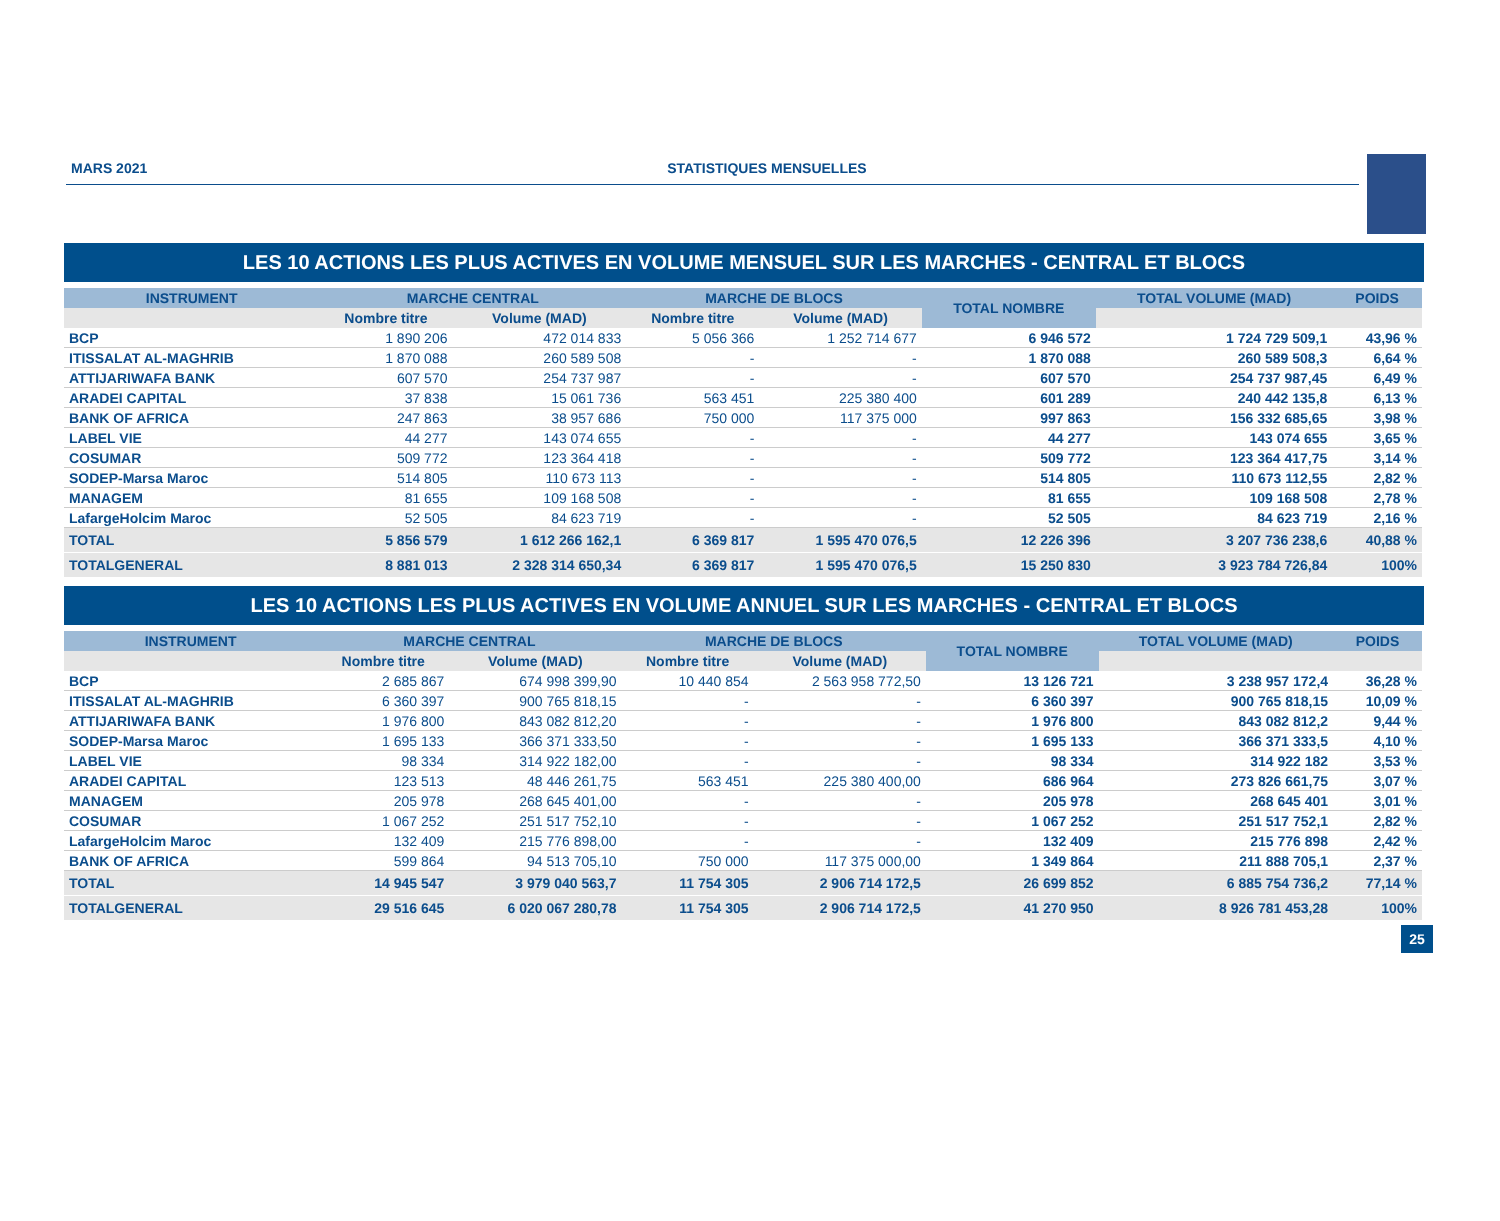MARS 2021 STATISTIQUES MENSUELLES
LES 10 ACTIONS LES PLUS ACTIVES EN VOLUME MENSUEL SUR LES MARCHES - CENTRAL ET BLOCS
| INSTRUMENT | MARCHE CENTRAL | | MARCHE DE BLOCS | | TOTAL NOMBRE | TOTAL VOLUME (MAD) | POIDS |
| --- | --- | --- | --- | --- | --- | --- | --- |
| | Nombre titre | Volume (MAD) | Nombre titre | Volume (MAD) | | | |
| BCP | 1 890 206 | 472 014 833 | 5 056 366 | 1 252 714 677 | 6 946 572 | 1 724 729 509,1 | 43,96 % |
| ITISSALAT AL-MAGHRIB | 1 870 088 | 260 589 508 | - | - | 1 870 088 | 260 589 508,3 | 6,64 % |
| ATTIJARIWAFA BANK | 607 570 | 254 737 987 | - | - | 607 570 | 254 737 987,45 | 6,49 % |
| ARADEI CAPITAL | 37 838 | 15 061 736 | 563 451 | 225 380 400 | 601 289 | 240 442 135,8 | 6,13 % |
| BANK OF AFRICA | 247 863 | 38 957 686 | 750 000 | 117 375 000 | 997 863 | 156 332 685,65 | 3,98 % |
| LABEL VIE | 44 277 | 143 074 655 | - | - | 44 277 | 143 074 655 | 3,65 % |
| COSUMAR | 509 772 | 123 364 418 | - | - | 509 772 | 123 364 417,75 | 3,14 % |
| SODEP-Marsa Maroc | 514 805 | 110 673 113 | - | - | 514 805 | 110 673 112,55 | 2,82 % |
| MANAGEM | 81 655 | 109 168 508 | - | - | 81 655 | 109 168 508 | 2,78 % |
| LafargeHolcim Maroc | 52 505 | 84 623 719 | - | - | 52 505 | 84 623 719 | 2,16 % |
| TOTAL | 5 856 579 | 1 612 266 162,1 | 6 369 817 | 1 595 470 076,5 | 12 226 396 | 3 207 736 238,6 | 40,88 % |
| TOTALGENERAL | 8 881 013 | 2 328 314 650,34 | 6 369 817 | 1 595 470 076,5 | 15 250 830 | 3 923 784 726,84 | 100% |
LES 10 ACTIONS LES PLUS ACTIVES EN VOLUME ANNUEL SUR LES MARCHES - CENTRAL ET BLOCS
| INSTRUMENT | MARCHE CENTRAL | | MARCHE DE BLOCS | | TOTAL NOMBRE | TOTAL VOLUME (MAD) | POIDS |
| --- | --- | --- | --- | --- | --- | --- | --- |
| | Nombre titre | Volume (MAD) | Nombre titre | Volume (MAD) | | | |
| BCP | 2 685 867 | 674 998 399,90 | 10 440 854 | 2 563 958 772,50 | 13 126 721 | 3 238 957 172,4 | 36,28 % |
| ITISSALAT AL-MAGHRIB | 6 360 397 | 900 765 818,15 | - | - | 6 360 397 | 900 765 818,15 | 10,09 % |
| ATTIJARIWAFA BANK | 1 976 800 | 843 082 812,20 | - | - | 1 976 800 | 843 082 812,2 | 9,44 % |
| SODEP-Marsa Maroc | 1 695 133 | 366 371 333,50 | - | - | 1 695 133 | 366 371 333,5 | 4,10 % |
| LABEL VIE | 98 334 | 314 922 182,00 | - | - | 98 334 | 314 922 182 | 3,53 % |
| ARADEI CAPITAL | 123 513 | 48 446 261,75 | 563 451 | 225 380 400,00 | 686 964 | 273 826 661,75 | 3,07 % |
| MANAGEM | 205 978 | 268 645 401,00 | - | - | 205 978 | 268 645 401 | 3,01 % |
| COSUMAR | 1 067 252 | 251 517 752,10 | - | - | 1 067 252 | 251 517 752,1 | 2,82 % |
| LafargeHolcim Maroc | 132 409 | 215 776 898,00 | - | - | 132 409 | 215 776 898 | 2,42 % |
| BANK OF AFRICA | 599 864 | 94 513 705,10 | 750 000 | 117 375 000,00 | 1 349 864 | 211 888 705,1 | 2,37 % |
| TOTAL | 14 945 547 | 3 979 040 563,7 | 11 754 305 | 2 906 714 172,5 | 26 699 852 | 6 885 754 736,2 | 77,14 % |
| TOTALGENERAL | 29 516 645 | 6 020 067 280,78 | 11 754 305 | 2 906 714 172,5 | 41 270 950 | 8 926 781 453,28 | 100% |
25